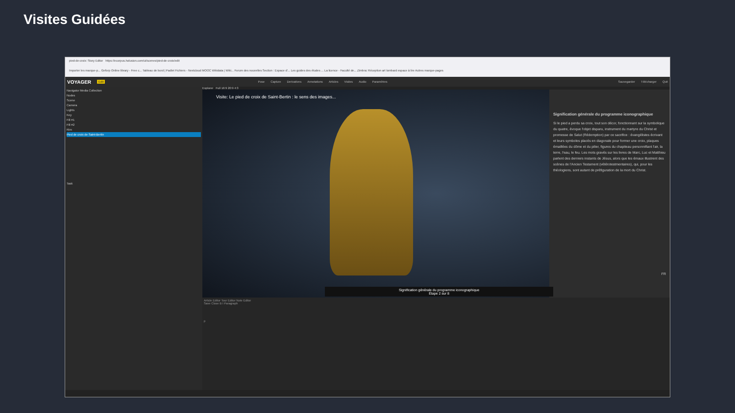Visites Guidées
pied-de-croix: Story Editor https://ecorpus.holusion.com/ui/scenes/pied-de-croix/edit
Importer les marque-p... Geforp Online library - Free c... Tableau de bord | Padlet Fichiers - Nextcloud MOOC Wikidata | Wiki... Forum des nouvelles Section : Espace d'... Les guides des études ... La licence - Faculté de... Zimbra: Réception art lombard espace à lire Autres marque-pages
VOYAGER Edit Pose Capture Derivatives Annotations Articles Visites Audio Paramètres Sauvegarder Télécharger Quit
Navigator Media Collection
Nodes
Scene
Camera
Lights
Key
Fill #1
Fill #2
Rim
Pied de croix de Saint-Bertin
Task
Explorer Full 16:9 20:9 4:3
Visite: Le pied de croix de Saint-Bertin : le sens des images...
Signification générale du programme iconographique
Étape 2 sur 8
Signification générale du programme iconographique
Si le pied a perdu sa croix, tout son décor, fonctionnant sur la symbolique du quatre, évoque l'objet disparu, instrument du martyre du Christ et promesse de Salut (Rédemption) par ce sacrifice : évangélistes écrivant et leurs symboles placés en diagonale pour former une croix, plaques émaillées du dôme et du pilier, figures du chapiteau personnifiant l'air, la terre, l'eau, le feu. Les mots gravés sur les livres de Marc, Luc et Matthieu parlent des derniers instants de Jésus, alors que les émaux illustrent des scènes de l'Ancien Testament (vétérotestmentaires), qui, pour les théologiens, sont autant de préfiguration de la mort du Christ.
FR
Article Editor Tour Editor Note Editor
Save Close B I Paragraph
p